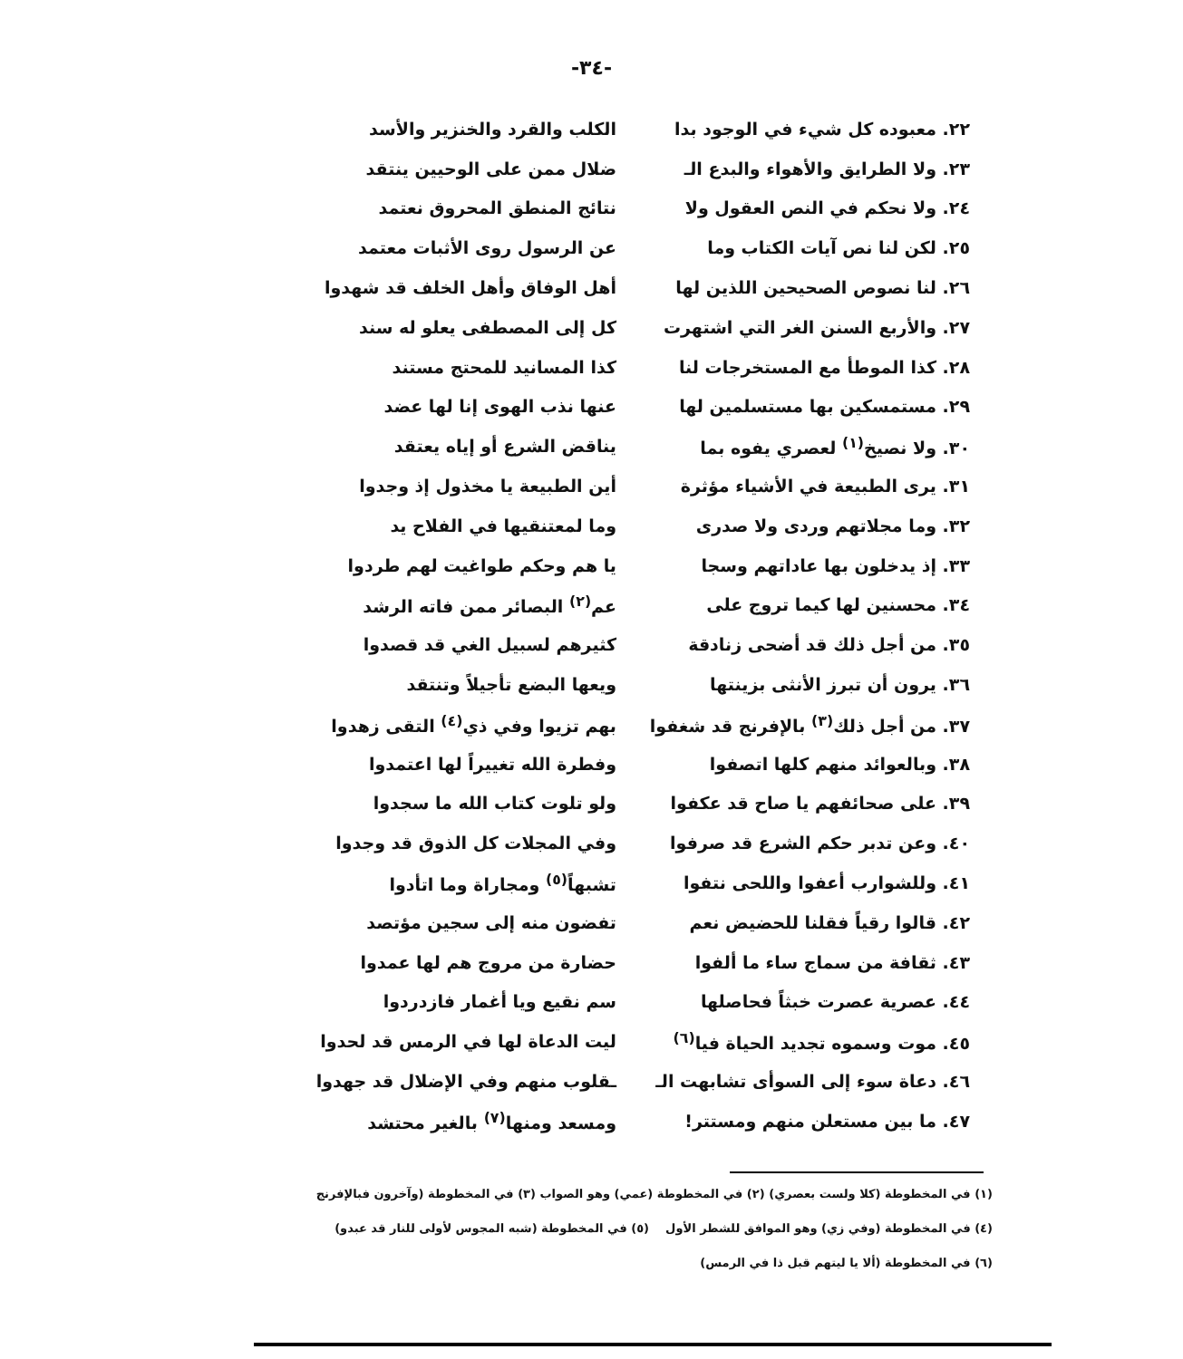-٣٤-
٢٢. معبوده كل شيء في الوجود بدا الكلب والقرد والخنزير والأسد
٢٣. ولا الطرايق والأهواء والبدع الـ
ضلال ممن على الوحيين ينتقد
٢٤. ولا نحكم في النص العقول ولا نتائج المنطق المحروق نعتمد
٢٥. لكن لنا نص آيات الكتاب وما عن الرسول روى الأثبات معتمد
٢٦. لنا نصوص الصحيحين اللذين لها أهل الوفاق وأهل الخلف قد شهدوا
٢٧. والأربع السنن الغر التي اشتهرت كل إلى المصطفى يعلو له سند
٢٨. كذا الموطأ مع المستخرجات لنا كذا المسانيد للمحتج مستند
٢٩. مستمسكين بها مستسلمين لها عنها نذب الهوى إنا لها عضد
٣٠. ولا نصيخ<sup>(١)</sup> لعصري يفوه بما يناقض الشرع أو إياه يعتقد
٣١. يرى الطبيعة في الأشياء مؤثرة أين الطبيعة يا مخذول إذ وجدوا
٣٢. وما مجلاتهم وردى ولا صدرى وما لمعتنقيها في الفلاح يد
٣٣. إذ يدخلون بها عاداتهم وسجا يا هم وحكم طواغيت لهم طردوا
٣٤. محسنين لها كيما تروج على عم<sup>(٢)</sup> البصائر ممن فاته الرشد
٣٥. من أجل ذلك قد أضحى زنادقة كثيرهم لسبيل الغي قد قصدوا
٣٦. يرون أن تبرز الأنثى بزينتها ويعها البضع تأجيلاً وتنتقد
٣٧. من أجل ذلك<sup>(٣)</sup> بالإفرنج قد شغفوا
بهم تزيوا وفي ذي<sup>(٤)</sup> التقى زهدوا
٣٨. وبالعوائد منهم كلها اتصفوا وفطرة الله تغييراً لها اعتمدوا
٣٩. على صحائفهم يا صاح قد عكفوا ولو تلوت كتاب الله ما سجدوا
٤٠. وعن تدبر حكم الشرع قد صرفوا وفي المجلات كل الذوق قد وجدوا
٤١. وللشوارب أعفوا واللحى نتفوا تشبهاً<sup>(٥)</sup> ومجاراة وما اتأدوا
٤٢. قالوا رقياً فقلنا للحضيض نعم تفضون منه إلى سجين مؤتصد
٤٣. ثقافة من سماج ساء ما ألفوا حضارة من مروج هم لها عمدوا
٤٤. عصرية عصرت خبثاً فحاصلها سم نقيع ويا أغمار فازدردوا
٤٥. موت وسموه تجديد الحياة فيا<sup>(٦)</sup> ليت الدعاة لها في الرمس قد لحدوا
٤٦. دعاة سوء إلى السوأى تشابهت الـ ـقلوب منهم وفي الإضلال قد جهدوا
٤٧. ما بين مستعلن منهم ومستتر! ومسعد ومنها<sup>(٧)</sup> بالغير محتشد
(١) في المخطوطة (كلا ولست بعصري) (٢) في المخطوطة (عمي) وهو الصواب (٣) في المخطوطة (وآخرون فبالإفرنج
(٤) في المخطوطة (وفي زي) وهو الموافق للشطر الأول (٥) في المخطوطة (شبه المجوس لأولى للنار قد عبدو)
(٦) في المخطوطة (ألا يا ليتهم قبل ذا في الرمس)